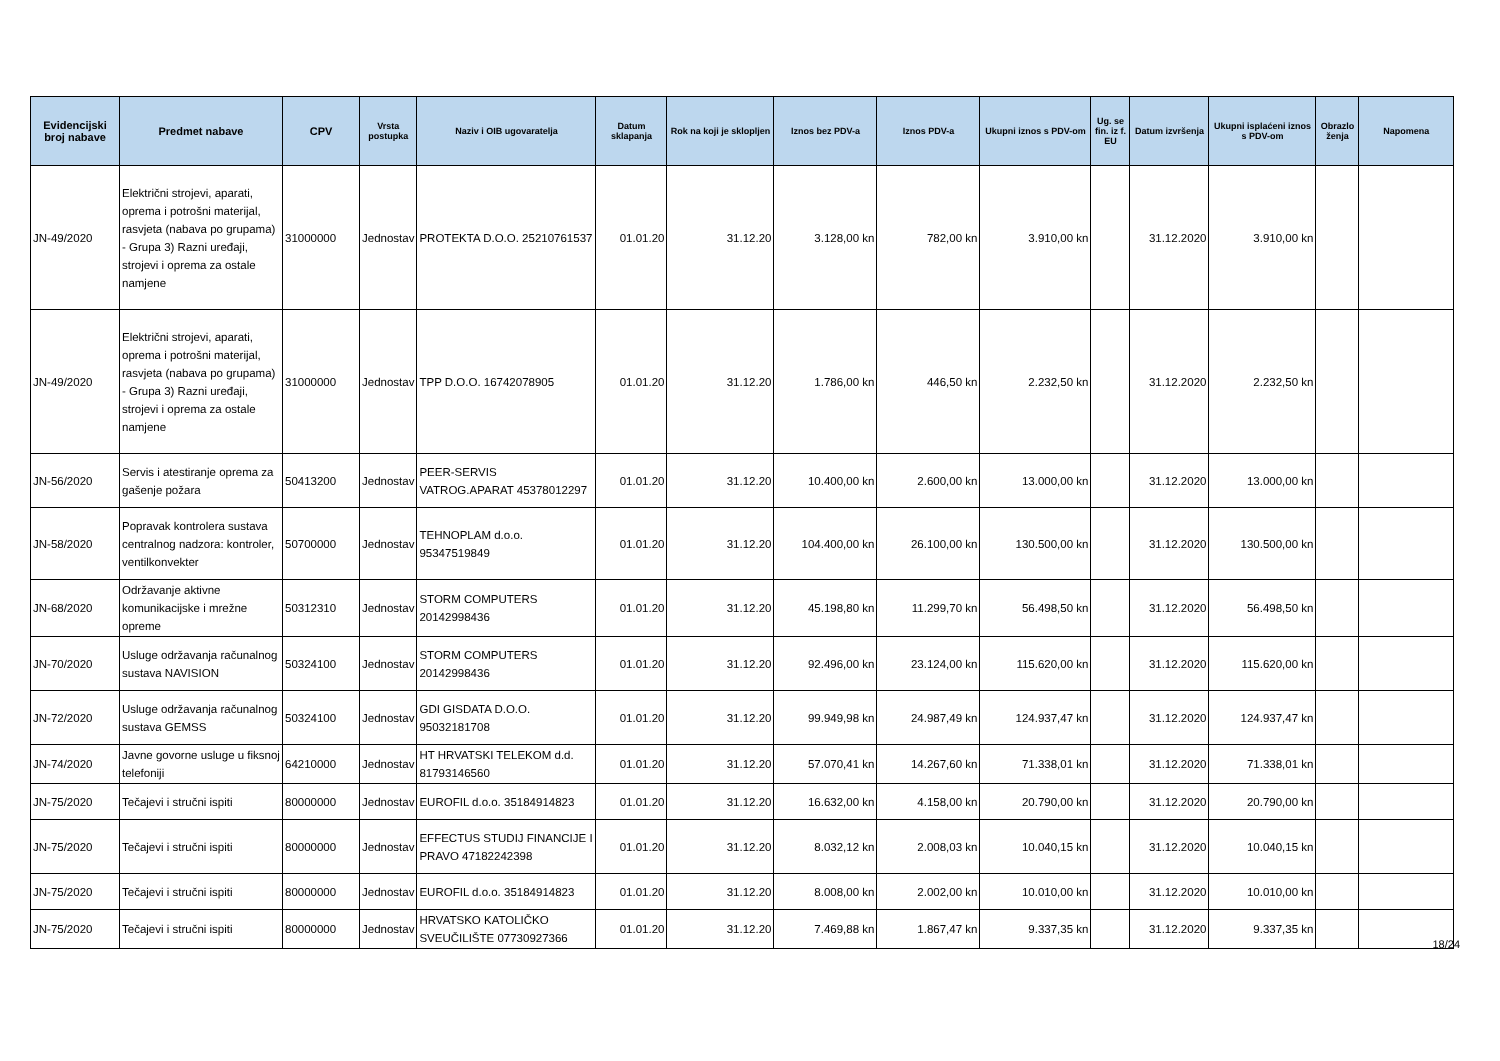| Evidencijski broj nabave | Predmet nabave | CPV | Vrsta postupka | Naziv i OIB ugovaratelja | Datum sklapanja | Rok na koji je sklopljen | Iznos bez PDV-a | Iznos PDV-a | Ukupni iznos s PDV-om | Ug. se fin. iz f. EU | Datum izvršenja | Ukupni isplaćeni iznos s PDV-om | Obrazlo ženja | Napomena |
| --- | --- | --- | --- | --- | --- | --- | --- | --- | --- | --- | --- | --- | --- | --- |
| JN-49/2020 | Električni strojevi, aparati, oprema i potrošni materijal, rasvjeta (nabava po grupama) - Grupa 3) Razni uređaji, strojevi i oprema za ostale namjene | 31000000 | Jednostav | PROTEKTA D.O.O. 25210761537 | 01.01.20 | 31.12.20 | 3.128,00 kn | 782,00 kn | 3.910,00 kn | | 31.12.2020 | 3.910,00 kn | | |
| JN-49/2020 | Električni strojevi, aparati, oprema i potrošni materijal, rasvjeta (nabava po grupama) - Grupa 3) Razni uređaji, strojevi i oprema za ostale namjene | 31000000 | Jednostav | TPP D.O.O. 16742078905 | 01.01.20 | 31.12.20 | 1.786,00 kn | 446,50 kn | 2.232,50 kn | | 31.12.2020 | 2.232,50 kn | | |
| JN-56/2020 | Servis i atestiranje oprema za gašenje požara | 50413200 | Jednostav | PEER-SERVIS VATROG.APARAT 45378012297 | 01.01.20 | 31.12.20 | 10.400,00 kn | 2.600,00 kn | 13.000,00 kn | | 31.12.2020 | 13.000,00 kn | | |
| JN-58/2020 | Popravak kontrolera sustava centralnog nadzora: kontroler, ventilkonvekter | 50700000 | Jednostav | TEHNOPLAM d.o.o. 95347519849 | 01.01.20 | 31.12.20 | 104.400,00 kn | 26.100,00 kn | 130.500,00 kn | | 31.12.2020 | 130.500,00 kn | | |
| JN-68/2020 | Održavanje aktivne komunikacijske i mrežne opreme | 50312310 | Jednostav | STORM COMPUTERS 20142998436 | 01.01.20 | 31.12.20 | 45.198,80 kn | 11.299,70 kn | 56.498,50 kn | | 31.12.2020 | 56.498,50 kn | | |
| JN-70/2020 | Usluge održavanja računalnog sustava NAVISION | 50324100 | Jednostav | STORM COMPUTERS 20142998436 | 01.01.20 | 31.12.20 | 92.496,00 kn | 23.124,00 kn | 115.620,00 kn | | 31.12.2020 | 115.620,00 kn | | |
| JN-72/2020 | Usluge održavanja računalnog sustava GEMSS | 50324100 | Jednostav | GDI GISDATA D.O.O. 95032181708 | 01.01.20 | 31.12.20 | 99.949,98 kn | 24.987,49 kn | 124.937,47 kn | | 31.12.2020 | 124.937,47 kn | | |
| JN-74/2020 | Javne govorne usluge u fiksnoj telefoniji | 64210000 | Jednostav | HT HRVATSKI TELEKOM d.d. 81793146560 | 01.01.20 | 31.12.20 | 57.070,41 kn | 14.267,60 kn | 71.338,01 kn | | 31.12.2020 | 71.338,01 kn | | |
| JN-75/2020 | Tečajevi i stručni ispiti | 80000000 | Jednostav | EUROFIL d.o.o. 35184914823 | 01.01.20 | 31.12.20 | 16.632,00 kn | 4.158,00 kn | 20.790,00 kn | | 31.12.2020 | 20.790,00 kn | | |
| JN-75/2020 | Tečajevi i stručni ispiti | 80000000 | Jednostav | EFFECTUS STUDIJ FINANCIJE I PRAVO 47182242398 | 01.01.20 | 31.12.20 | 8.032,12 kn | 2.008,03 kn | 10.040,15 kn | | 31.12.2020 | 10.040,15 kn | | |
| JN-75/2020 | Tečajevi i stručni ispiti | 80000000 | Jednostav | EUROFIL d.o.o. 35184914823 | 01.01.20 | 31.12.20 | 8.008,00 kn | 2.002,00 kn | 10.010,00 kn | | 31.12.2020 | 10.010,00 kn | | |
| JN-75/2020 | Tečajevi i stručni ispiti | 80000000 | Jednostav | HRVATSKO KATOLIČKO SVEUČILIŠTE 07730927366 | 01.01.20 | 31.12.20 | 7.469,88 kn | 1.867,47 kn | 9.337,35 kn | | 31.12.2020 | 9.337,35 kn | | |
18/24